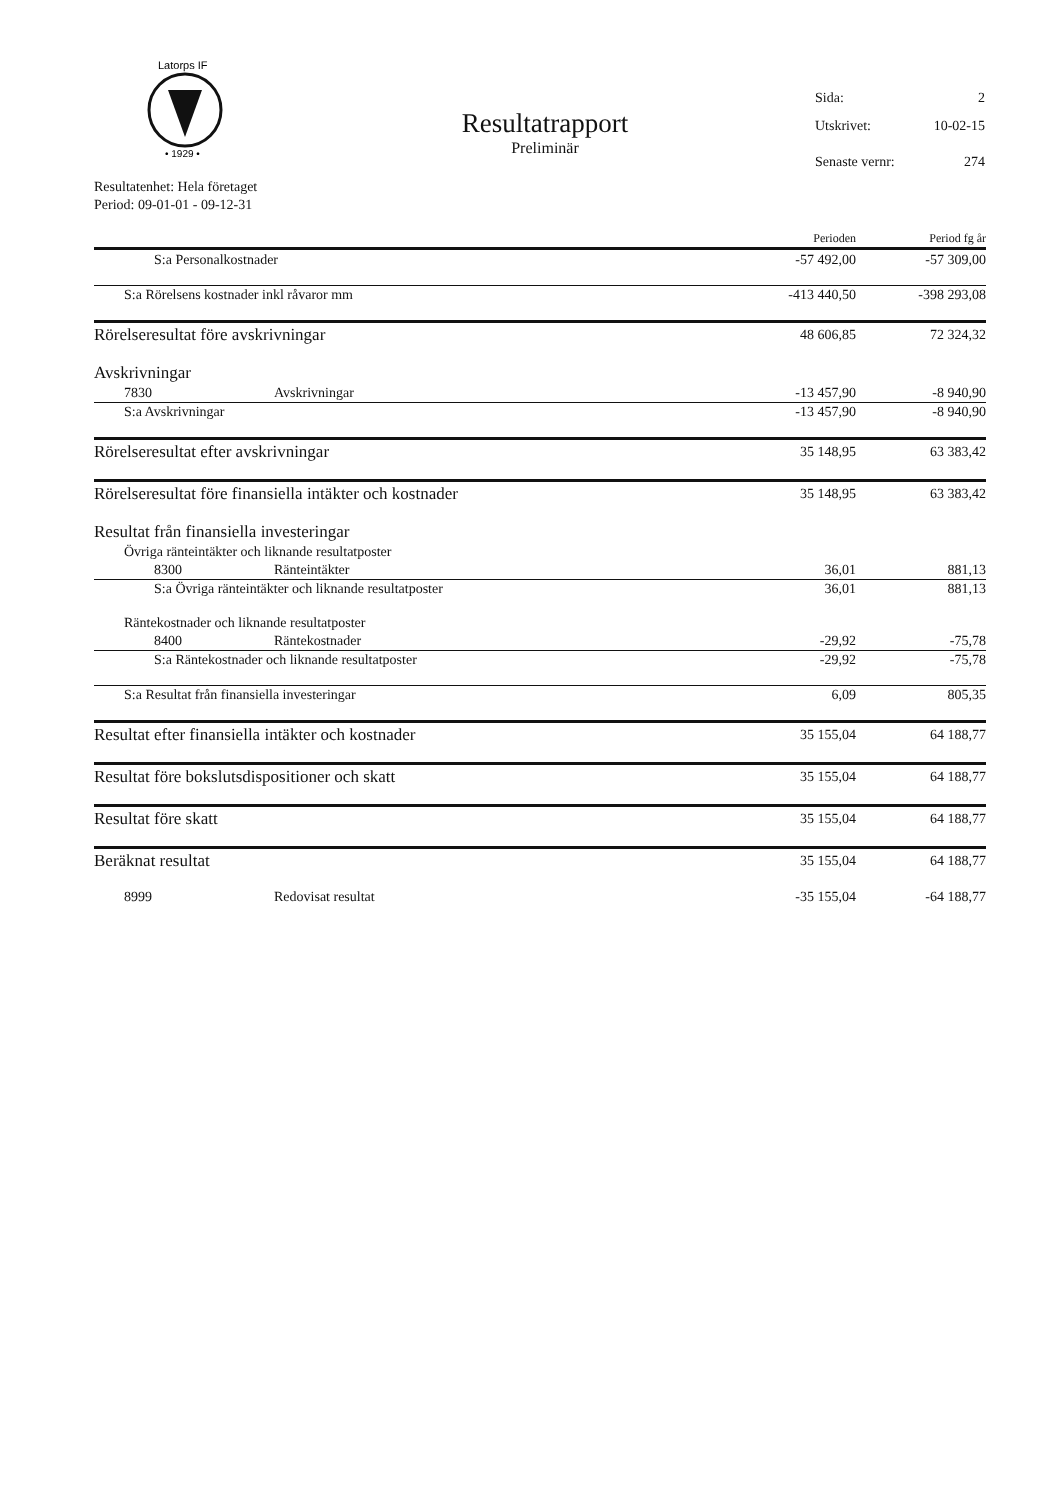Latorps IF
• 1929 •
Resultatrapport
Preliminär
Sida: 2
Utskrivet: 10-02-15
Senaste vernr: 274
Resultatenhet: Hela företaget
Period: 09-01-01 - 09-12-31
| | | Perioden | Period fg år |
| --- | --- | --- | --- |
| S:a Personalkostnader | | -57 492,00 | -57 309,00 |
| S:a Rörelsens kostnader inkl råvaror mm | | -413 440,50 | -398 293,08 |
| Rörelseresultat före avskrivningar | | 48 606,85 | 72 324,32 |
| Avskrivningar | | | |
| 7830 | Avskrivningar | -13 457,90 | -8 940,90 |
| S:a Avskrivningar | | -13 457,90 | -8 940,90 |
| Rörelseresultat efter avskrivningar | | 35 148,95 | 63 383,42 |
| Rörelseresultat före finansiella intäkter och kostnader | | 35 148,95 | 63 383,42 |
| Resultat från finansiella investeringar | | | |
| Övriga ränteintäkter och liknande resultatposter | | | |
| 8300 | Ränteintäkter | 36,01 | 881,13 |
| S:a Övriga ränteintäkter och liknande resultatposter | | 36,01 | 881,13 |
| Räntekostnader och liknande resultatposter | | | |
| 8400 | Räntekostnader | -29,92 | -75,78 |
| S:a Räntekostnader och liknande resultatposter | | -29,92 | -75,78 |
| S:a Resultat från finansiella investeringar | | 6,09 | 805,35 |
| Resultat efter finansiella intäkter och kostnader | | 35 155,04 | 64 188,77 |
| Resultat före bokslutsdispositioner och skatt | | 35 155,04 | 64 188,77 |
| Resultat före skatt | | 35 155,04 | 64 188,77 |
| Beräknat resultat | | 35 155,04 | 64 188,77 |
| 8999 | Redovisat resultat | -35 155,04 | -64 188,77 |